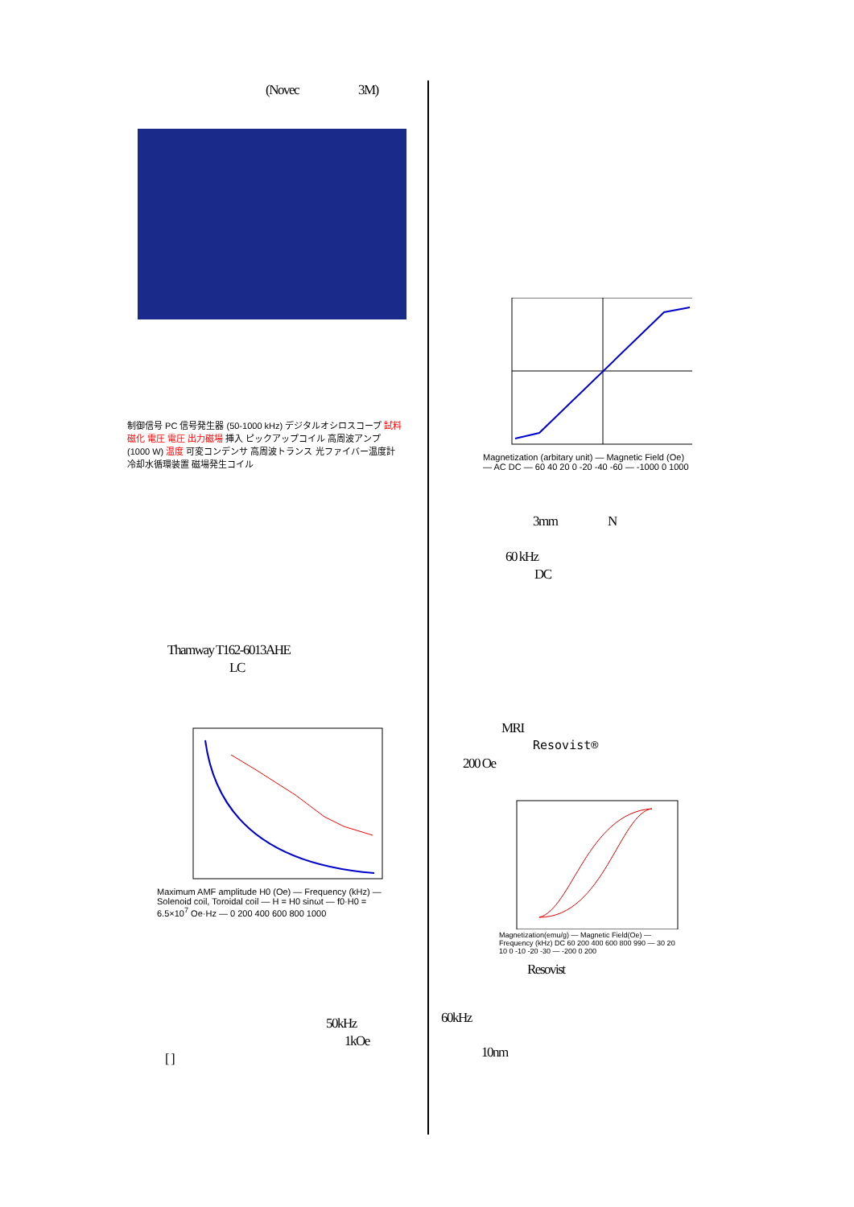(Novec 3M)
制御信号 PC 信号発生器 (50-1000 kHz) デジタルオシロスコープ 試料磁化 電圧 電圧 出力磁場 挿入 ピックアップコイル 高周波アンプ (1000 W) 温度 可変コンデンサ 高周波トランス 光ファイバー温度計 冷却水循環装置 磁場発生コイル
Thamway T162-6013AHE
LC
Maximum AMF amplitude H0 (Oe) — Frequency (kHz) — Solenoid coil, Toroidal coil — H = H0 sinωt — f0·H0 = 6.5×10<sup>7</sup> Oe·Hz — 0 200 400 600 800 1000
50kHz
1kOe
[ ]
Magnetization (arbitary unit) — Magnetic Field (Oe) — AC DC — 60 40 20 0 -20 -40 -60 — -1000 0 1000
3mm N
60 kHz
DC
MRI
Resovist®
200 Oe
Magnetization(emu/g) — Magnetic Field(Oe) — Frequency (kHz) DC 60 200 400 600 800 990 — 30 20 10 0 -10 -20 -30 — -200 0 200
Resovist
60kHz
10nm